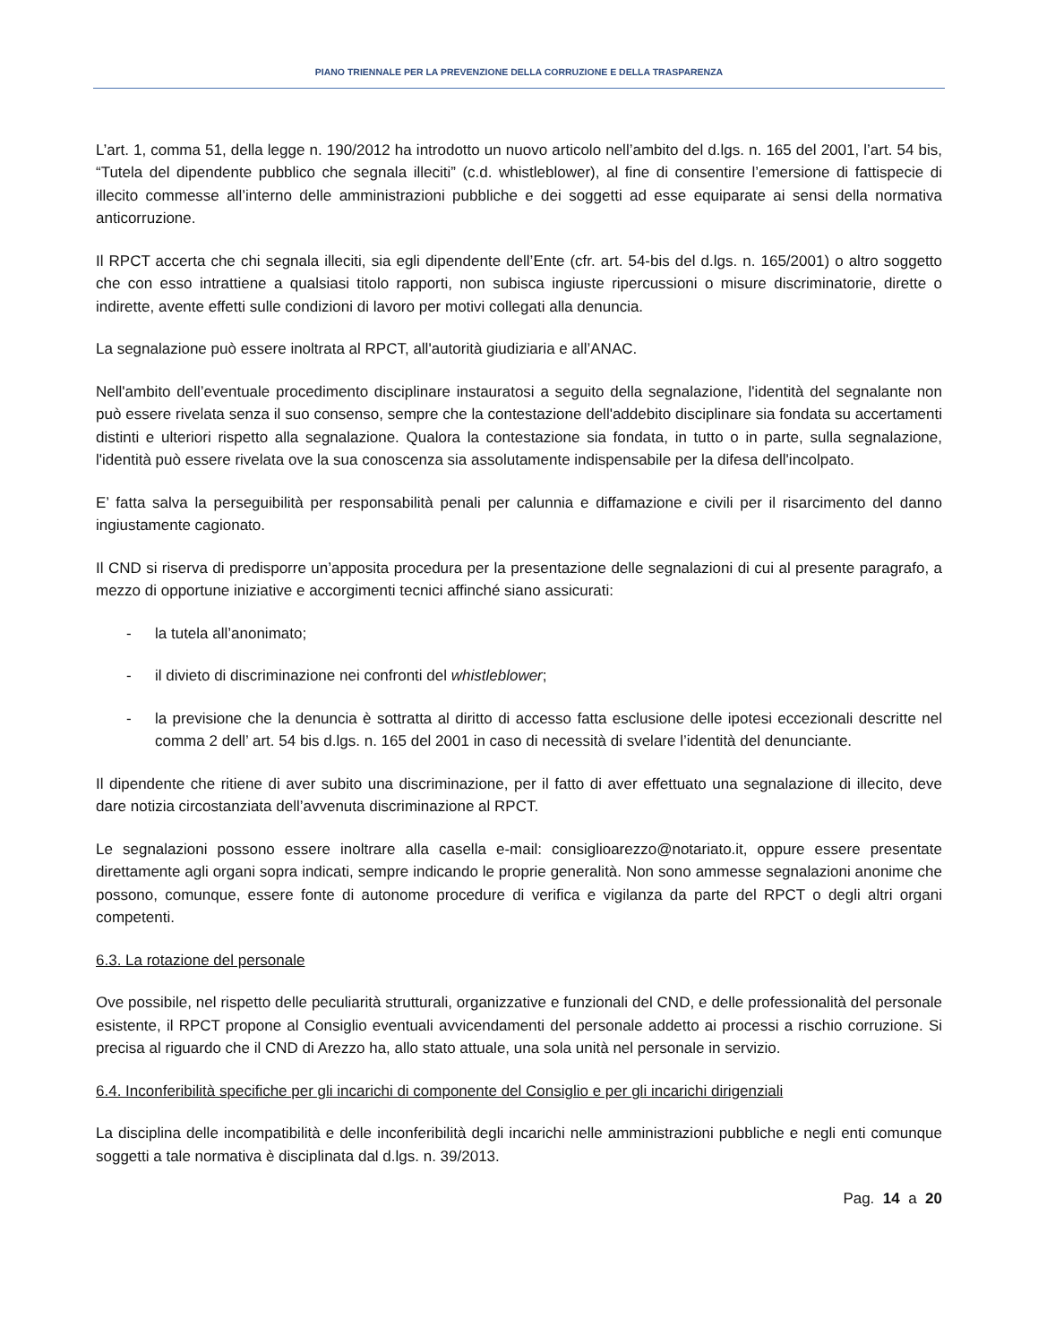PIANO TRIENNALE PER LA PREVENZIONE DELLA CORRUZIONE E DELLA TRASPARENZA
L’art. 1, comma 51, della legge n. 190/2012 ha introdotto un nuovo articolo nell’ambito del d.lgs. n. 165 del 2001, l’art. 54 bis, “Tutela del dipendente pubblico che segnala illeciti” (c.d. whistleblower), al fine di consentire l’emersione di fattispecie di illecito commesse all’interno delle amministrazioni pubbliche e dei soggetti ad esse equiparate ai sensi della normativa anticorruzione.
Il RPCT accerta che chi segnala illeciti, sia egli dipendente dell’Ente (cfr. art. 54-bis del d.lgs. n. 165/2001) o altro soggetto che con esso intrattiene a qualsiasi titolo rapporti, non subisca ingiuste ripercussioni o misure discriminatorie, dirette o indirette, avente effetti sulle condizioni di lavoro per motivi collegati alla denuncia.
La segnalazione può essere inoltrata al RPCT, all'autorità giudiziaria e all’ANAC.
Nell'ambito dell’eventuale procedimento disciplinare instauratosi a seguito della segnalazione, l'identità del segnalante non può essere rivelata senza il suo consenso, sempre che la contestazione dell'addebito disciplinare sia fondata su accertamenti distinti e ulteriori rispetto alla segnalazione. Qualora la contestazione sia fondata, in tutto o in parte, sulla segnalazione, l'identità può essere rivelata ove la sua conoscenza sia assolutamente indispensabile per la difesa dell'incolpato.
E’ fatta salva la perseguibilità per responsabilità penali per calunnia e diffamazione e civili per il risarcimento del danno ingiustamente cagionato.
Il CND si riserva di predisporre un’apposita procedura per la presentazione delle segnalazioni di cui al presente paragrafo, a mezzo di opportune iniziative e accorgimenti tecnici affinché siano assicurati:
- la tutela all’anonimato;
- il divieto di discriminazione nei confronti del whistleblower;
- la previsione che la denuncia è sottratta al diritto di accesso fatta esclusione delle ipotesi eccezionali descritte nel comma 2 dell’ art. 54 bis d.lgs. n. 165 del 2001 in caso di necessità di svelare l’identità del denunciante.
Il dipendente che ritiene di aver subito una discriminazione, per il fatto di aver effettuato una segnalazione di illecito, deve dare notizia circostanziata dell’avvenuta discriminazione al RPCT.
Le segnalazioni possono essere inoltrare alla casella e-mail: consiglioarezzo@notariato.it, oppure essere presentate direttamente agli organi sopra indicati, sempre indicando le proprie generalità. Non sono ammesse segnalazioni anonime che possono, comunque, essere fonte di autonome procedure di verifica e vigilanza da parte del RPCT o degli altri organi competenti.
6.3. La rotazione del personale
Ove possibile, nel rispetto delle peculiarità strutturali, organizzative e funzionali del CND, e delle professionalità del personale esistente, il RPCT propone al Consiglio eventuali avvicendamenti del personale addetto ai processi a rischio corruzione. Si precisa al riguardo che il CND di Arezzo ha, allo stato attuale, una sola unità nel personale in servizio.
6.4. Inconferibilità specifiche per gli incarichi di componente del Consiglio e per gli incarichi dirigenziali
La disciplina delle incompatibilità e delle inconferibilità degli incarichi nelle amministrazioni pubbliche e negli enti comunque soggetti a tale normativa è disciplinata dal d.lgs. n. 39/2013.
Pag. 14 a 20